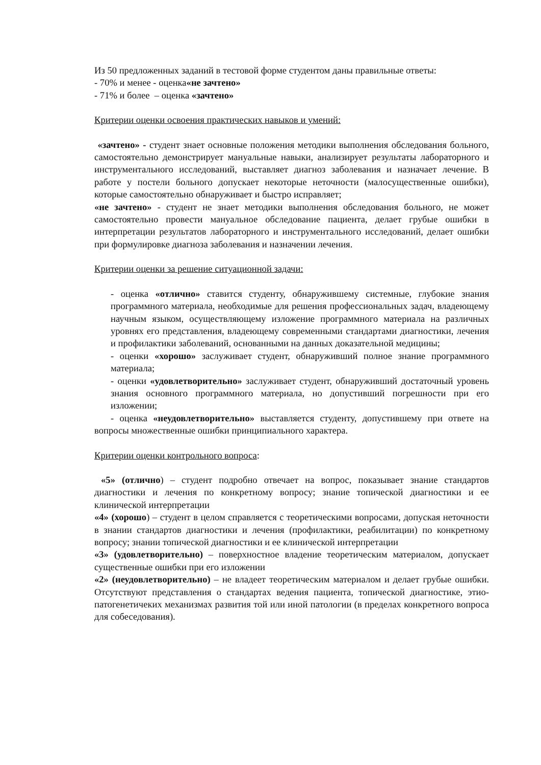Из 50 предложенных заданий в тестовой форме студентом даны правильные ответы:
- 70% и менее - оценка«не зачтено»
- 71% и более – оценка «зачтено»
Критерии оценки освоения практических навыков и умений:
«зачтено» - студент знает основные положения методики выполнения обследования больного, самостоятельно демонстрирует мануальные навыки, анализирует результаты лабораторного и инструментального исследований, выставляет диагноз заболевания и назначает лечение. В работе у постели больного допускает некоторые неточности (малосущественные ошибки), которые самостоятельно обнаруживает и быстро исправляет;
«не зачтено» - студент не знает методики выполнения обследования больного, не может самостоятельно провести мануальное обследование пациента, делает грубые ошибки в интерпретации результатов лабораторного и инструментального исследований, делает ошибки при формулировке диагноза заболевания и назначении лечения.
Критерии оценки за решение ситуационной задачи:
- оценка «отлично» ставится студенту, обнаружившему системные, глубокие знания программного материала, необходимые для решения профессиональных задач, владеющему научным языком, осуществляющему изложение программного материала на различных уровнях его представления, владеющему современными стандартами диагностики, лечения и профилактики заболеваний, основанными на данных доказательной медицины;
- оценки «хорошо» заслуживает студент, обнаруживший полное знание программного материала;
- оценки «удовлетворительно» заслуживает студент, обнаруживший достаточный уровень знания основного программного материала, но допустивший погрешности при его изложении;
- оценка «неудовлетворительно» выставляется студенту, допустившему при ответе на вопросы множественные ошибки принципиального характера.
Критерии оценки контрольного вопроса:
«5» (отлично) – студент подробно отвечает на вопрос, показывает знание стандартов диагностики и лечения по конкретному вопросу; знание топической диагностики и ее клинической интерпретации
«4» (хорошо) – студент в целом справляется с теоретическими вопросами, допуская неточности в знании стандартов диагностики и лечения (профилактики, реабилитации) по конкретному вопросу; знании топической диагностики и ее клинической интерпретации
«3» (удовлетворительно) – поверхностное владение теоретическим материалом, допускает существенные ошибки при его изложении
«2» (неудовлетворительно) – не владеет теоретическим материалом и делает грубые ошибки. Отсутствуют представления о стандартах ведения пациента, топической диагностике, этио-патогенетичеких механизмах развития той или иной патологии (в пределах конкретного вопроса для собеседования).